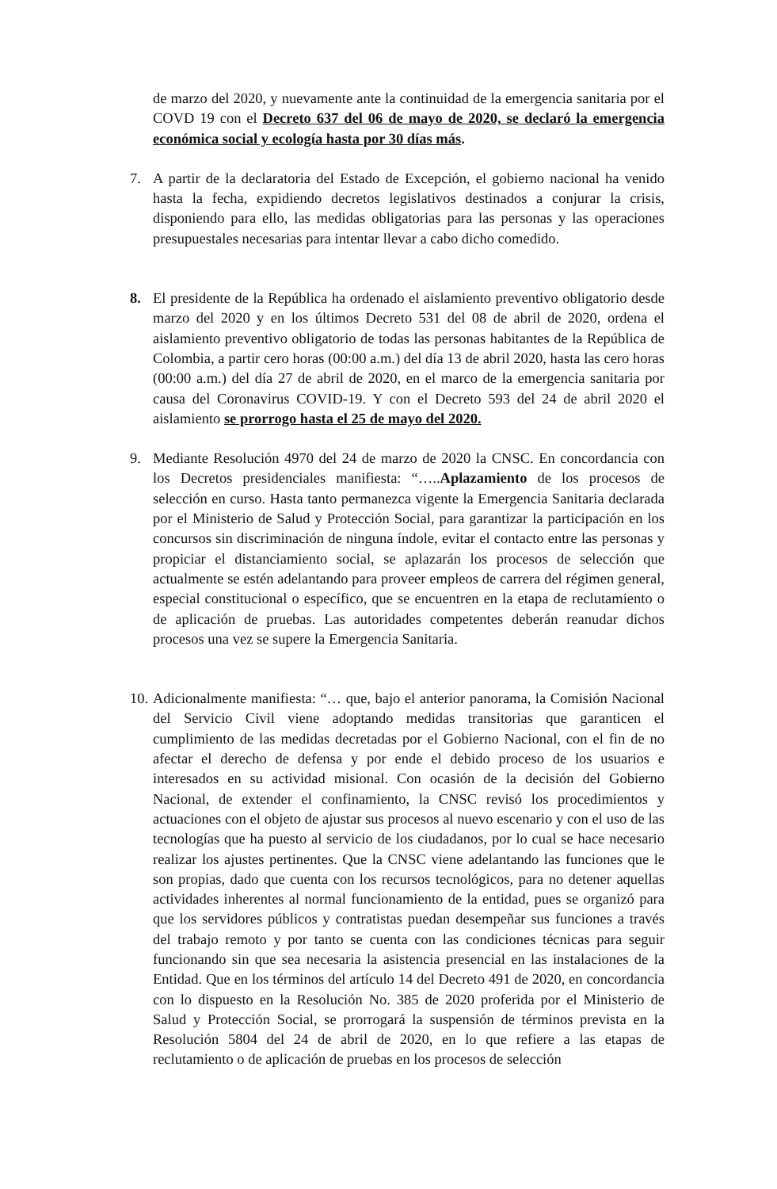de marzo del 2020, y nuevamente ante la continuidad de la emergencia sanitaria por el COVD 19 con el Decreto 637 del 06 de mayo de 2020, se declaró la emergencia económica social y ecología hasta por 30 días más.
7. A partir de la declaratoria del Estado de Excepción, el gobierno nacional ha venido hasta la fecha, expidiendo decretos legislativos destinados a conjurar la crisis, disponiendo para ello, las medidas obligatorias para las personas y las operaciones presupuestales necesarias para intentar llevar a cabo dicho comedido.
8. El presidente de la República ha ordenado el aislamiento preventivo obligatorio desde marzo del 2020 y en los últimos Decreto 531 del 08 de abril de 2020, ordena el aislamiento preventivo obligatorio de todas las personas habitantes de la República de Colombia, a partir cero horas (00:00 a.m.) del día 13 de abril 2020, hasta las cero horas (00:00 a.m.) del día 27 de abril de 2020, en el marco de la emergencia sanitaria por causa del Coronavirus COVID-19. Y con el Decreto 593 del 24 de abril 2020 el aislamiento se prorrogo hasta el 25 de mayo del 2020.
9. Mediante Resolución 4970 del 24 de marzo de 2020 la CNSC. En concordancia con los Decretos presidenciales manifiesta: “…..Aplazamiento de los procesos de selección en curso. Hasta tanto permanezca vigente la Emergencia Sanitaria declarada por el Ministerio de Salud y Protección Social, para garantizar la participación en los concursos sin discriminación de ninguna índole, evitar el contacto entre las personas y propiciar el distanciamiento social, se aplazarán los procesos de selección que actualmente se estén adelantando para proveer empleos de carrera del régimen general, especial constitucional o específico, que se encuentren en la etapa de reclutamiento o de aplicación de pruebas. Las autoridades competentes deberán reanudar dichos procesos una vez se supere la Emergencia Sanitaria.
10.
Adicionalmente manifiesta: “… que, bajo el anterior panorama, la Comisión Nacional del Servicio Civil viene adoptando medidas transitorias que garanticen el cumplimiento de las medidas decretadas por el Gobierno Nacional, con el fin de no afectar el derecho de defensa y por ende el debido proceso de los usuarios e interesados en su actividad misional. Con ocasión de la decisión del Gobierno Nacional, de extender el confinamiento, la CNSC revisó los procedimientos y actuaciones con el objeto de ajustar sus procesos al nuevo escenario y con el uso de las tecnologías que ha puesto al servicio de los ciudadanos, por lo cual se hace necesario realizar los ajustes pertinentes. Que la CNSC viene adelantando las funciones que le son propias, dado que cuenta con los recursos tecnológicos, para no detener aquellas actividades inherentes al normal funcionamiento de la entidad, pues se organizó para que los servidores públicos y contratistas puedan desempeñar sus funciones a través del trabajo remoto y por tanto se cuenta con las condiciones técnicas para seguir funcionando sin que sea necesaria la asistencia presencial en las instalaciones de la Entidad. Que en los términos del artículo 14 del Decreto 491 de 2020, en concordancia con lo dispuesto en la Resolución No. 385 de 2020 proferida por el Ministerio de Salud y Protección Social, se prorrogará la suspensión de términos prevista en la Resolución 5804 del 24 de abril de 2020, en lo que refiere a las etapas de reclutamiento o de aplicación de pruebas en los procesos de selección